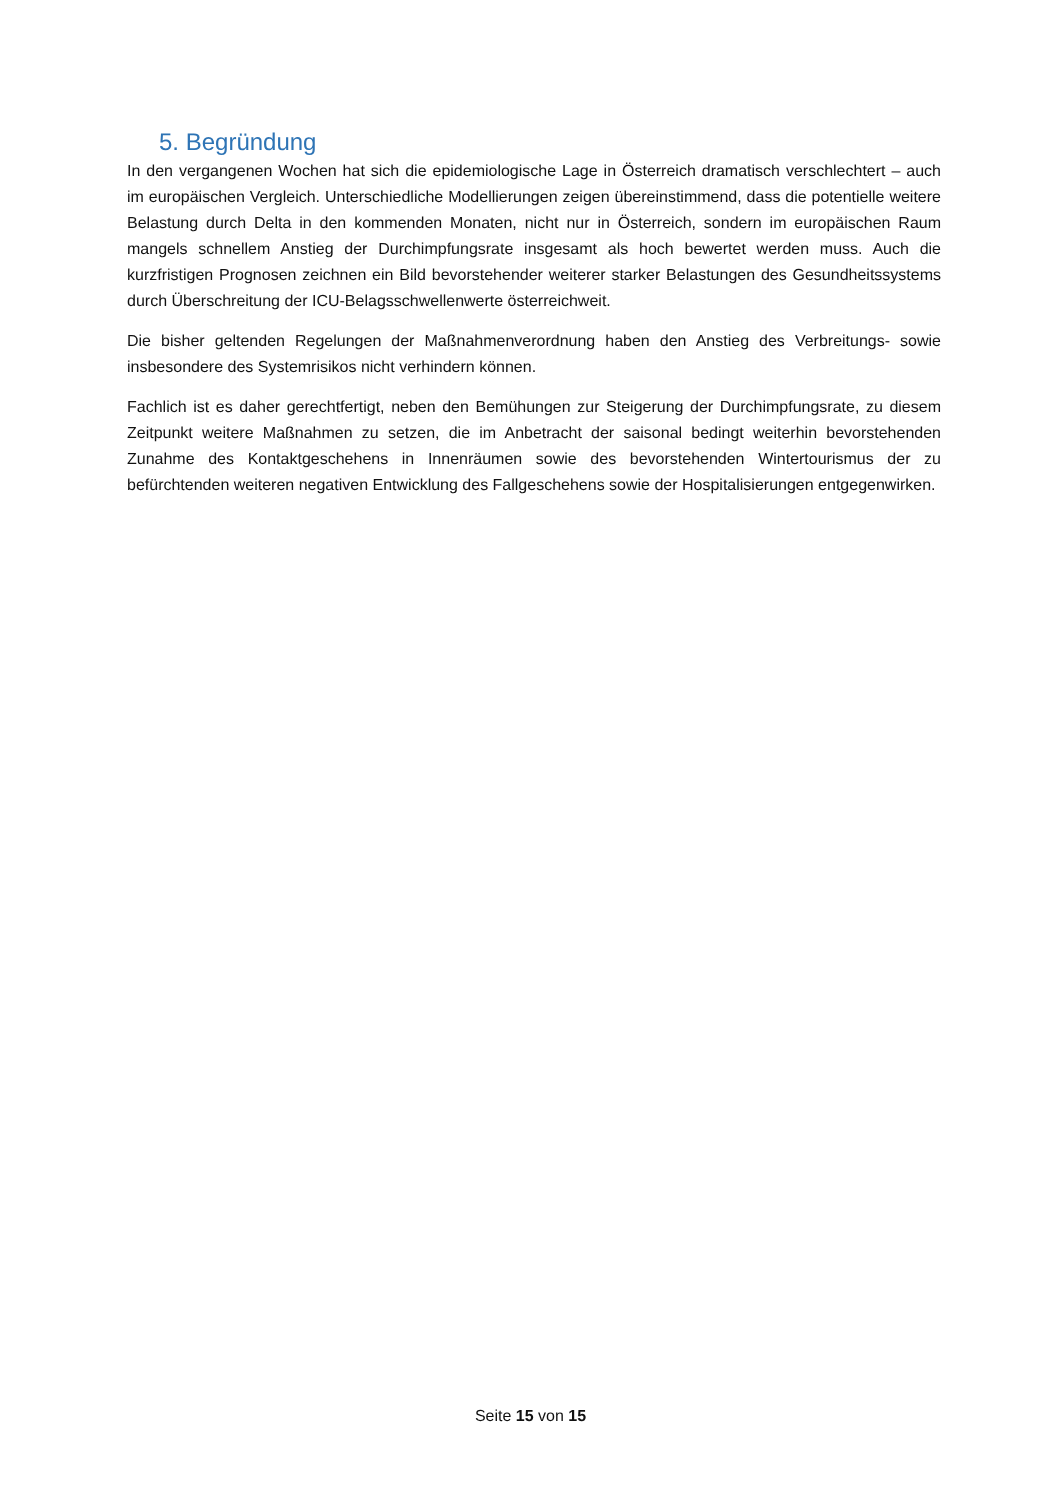5. Begründung
In den vergangenen Wochen hat sich die epidemiologische Lage in Österreich dramatisch verschlechtert – auch im europäischen Vergleich. Unterschiedliche Modellierungen zeigen übereinstimmend, dass die potentielle weitere Belastung durch Delta in den kommenden Monaten, nicht nur in Österreich, sondern im europäischen Raum mangels schnellem Anstieg der Durchimpfungsrate insgesamt als hoch bewertet werden muss. Auch die kurzfristigen Prognosen zeichnen ein Bild bevorstehender weiterer starker Belastungen des Gesundheitssystems durch Überschreitung der ICU-Belagsschwellenwerte österreichweit.
Die bisher geltenden Regelungen der Maßnahmenverordnung haben den Anstieg des Verbreitungs- sowie insbesondere des Systemrisikos nicht verhindern können.
Fachlich ist es daher gerechtfertigt, neben den Bemühungen zur Steigerung der Durchimpfungsrate, zu diesem Zeitpunkt weitere Maßnahmen zu setzen, die im Anbetracht der saisonal bedingt weiterhin bevorstehenden Zunahme des Kontaktgeschehens in Innenräumen sowie des bevorstehenden Wintertourismus der zu befürchtenden weiteren negativen Entwicklung des Fallgeschehens sowie der Hospitalisierungen entgegenwirken.
Seite 15 von 15